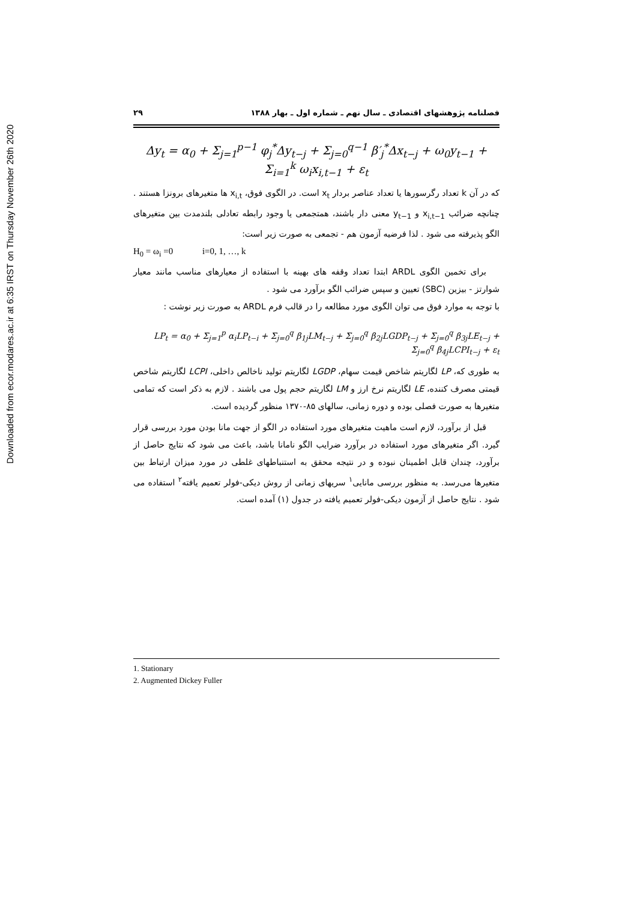Downloaded from ecor.modares.ac.ir at 6:35 IRST on Thursday November 26th 2020
فصلنامه پژوهشهای اقتصادی ـ سال نهم ـ شماره اول ـ بهار ۱۳۸۸ ۲۹
Δy<sub>t</sub> = α<sub>0</sub> + Σ<sub>j=1</sub><sup>p−1</sup> φ<sub>j</sub><sup>*</sup>Δy<sub>t−j</sub> + Σ<sub>j=0</sub><sup>q−1</sup> β′<sub>j</sub><sup>*</sup>Δx<sub>t−j</sub> + ω<sub>0</sub>y<sub>t−1</sub> + Σ<sub>i=1</sub><sup>k</sup> ω<sub>i</sub>x<sub>i,t−1</sub> + ε<sub>t</sub>
که در آن k تعداد رگرسورها یا تعداد عناصر بردار x<sub>t</sub> است. در الگوی فوق، x<sub>i,t</sub> ها متغیرهای برونزا هستند . چنانچه ضرائب x<sub>i,t−1</sub> و y<sub>t−1</sub> معنی دار باشند، همتجمعی یا وجود رابطه تعادلی بلندمدت بین متغیرهای الگو پذیرفته می شود . لذا فرضیه آزمون هم - تجمعی به صورت زیر است:
H<sub>0</sub> = ω<sub>i</sub> =0 i=0, 1, …, k
برای تخمین الگوی ARDL ابتدا تعداد وقفه های بهینه با استفاده از معیارهای مناسب مانند معیار شوارتز - بیزین (SBC) تعیین و سپس ضرائب الگو برآورد می شود .
با توجه به موارد فوق می توان الگوی مورد مطالعه را در قالب فرم ARDL به صورت زیر نوشت :
LP<sub>t</sub> = α<sub>0</sub> + Σ<sub>j=1</sub><sup>p</sup> α<sub>i</sub>LP<sub>t−i</sub> + Σ<sub>j=0</sub><sup>q</sup> β<sub>1j</sub>LM<sub>t−j</sub> + Σ<sub>j=0</sub><sup>q</sup> β<sub>2j</sub>LGDP<sub>t−j</sub> + Σ<sub>j=0</sub><sup>q</sup> β<sub>3j</sub>LE<sub>t−j</sub> + Σ<sub>j=0</sub><sup>q</sup> β<sub>4j</sub>LCPI<sub>t−j</sub> + ε<sub>t</sub>
به طوری که، LP لگاریتم شاخص قیمت سهام، LGDP لگاریتم تولید ناخالص داخلی، LCPI لگاریتم شاخص قیمتی مصرف کننده، LE لگاریتم نرخ ارز و LM لگاریتم حجم پول می باشند . لازم به ذکر است که تمامی متغیرها به صورت فصلی بوده و دوره زمانی، سالهای ۸۵-۱۳۷۰ منظور گردیده است.
قبل از برآورد، لازم است ماهیت متغیرهای مورد استفاده در الگو از جهت مانا بودن مورد بررسی قرار گیرد. اگر متغیرهای مورد استفاده در برآورد ضرایب الگو نامانا باشد، باعث می شود که نتایج حاصل از برآورد، چندان قابل اطمینان نبوده و در نتیجه محقق به استنباطهای غلطی در مورد میزان ارتباط بین متغیرها می‌رسد. به منظور بررسی مانایی<sup>۱</sup> سریهای زمانی از روش دیکی-فولر تعمیم یافته<sup>۲</sup> استفاده می شود . نتایج حاصل از آزمون دیکی-فولر تعمیم یافته در جدول (۱) آمده است.
1. Stationary
2. Augmented Dickey Fuller